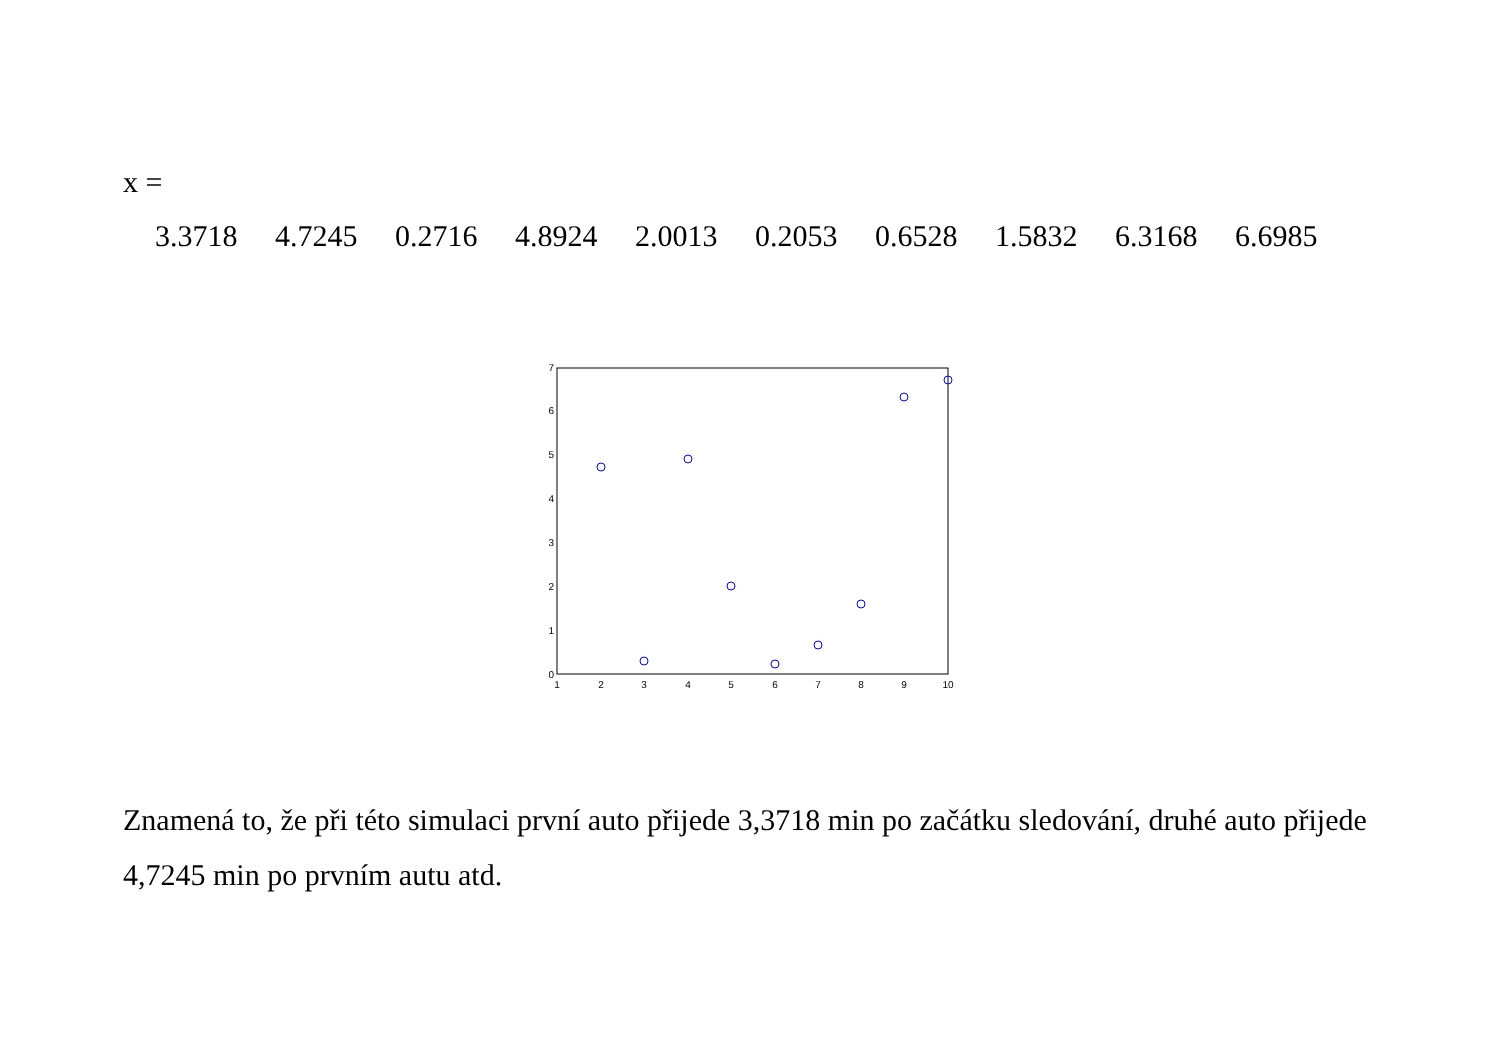x =
3.3718 4.7245 0.2716 4.8924 2.0013 0.2053 0.6528 1.5832 6.3168 6.6985
0
1
2
3
4
5
6
7
1
2
3
4
5
6
7
8
9
10
Znamená to, že při této simulaci první auto přijede 3,3718 min po začátku sledování, druhé auto přijede 4,7245 min po prvním autu atd.